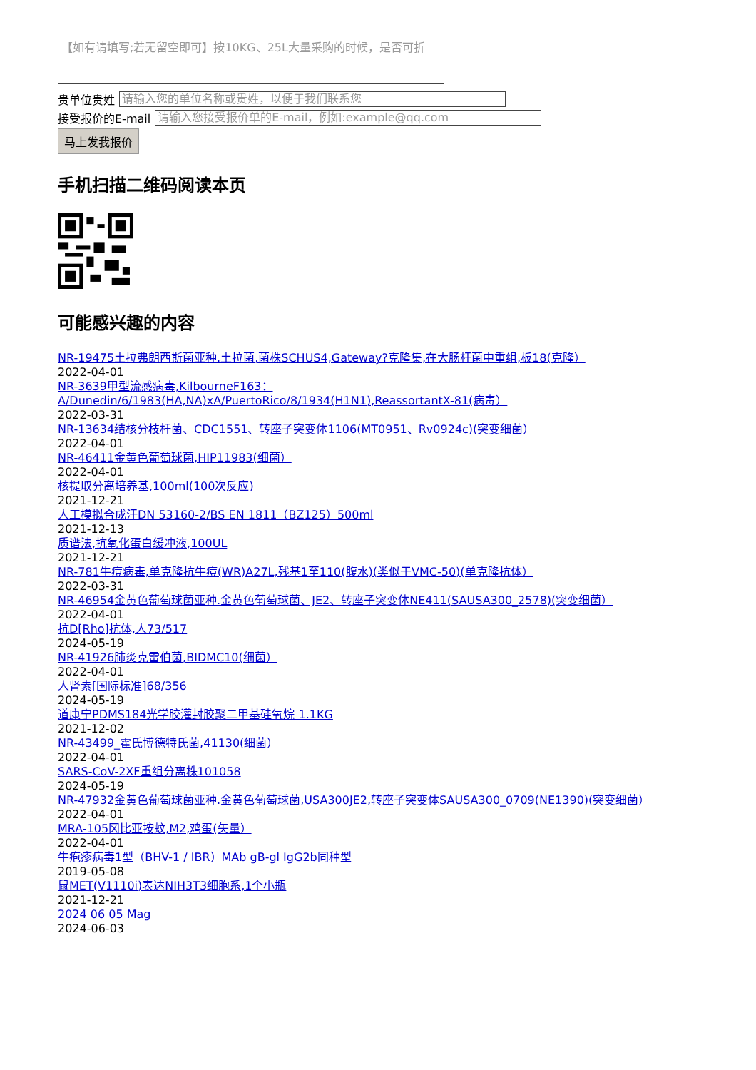【如有请填写;若无留空即可】按10KG、25L大量采购的时候，是否可折
贵单位贵姓
请输入您的单位名称或贵姓，以便于我们联系您
接受报价的E-mail
请输入您接受报价单的E-mail，例如:example@qq.com
马上发我报价
手机扫描二维码阅读本页
可能感兴趣的内容
NR-19475土拉弗朗西斯菌亚种.土拉菌,菌株SCHUS4,Gateway?克隆集,在大肠杆菌中重组,板18(克隆）
2022-04-01
NR-3639甲型流感病毒,KilbourneF163：
A/Dunedin/6/1983(HA,NA)xA/PuertoRico/8/1934(H1N1),ReassortantX-81(病毒）
2022-03-31
NR-13634结核分枝杆菌、CDC1551、转座子突变体1106(MT0951、Rv0924c)(突变细菌）
2022-04-01
NR-46411金黄色葡萄球菌,HIP11983(细菌）
2022-04-01
核提取分离培养基,100ml(100次反应)
2021-12-21
人工模拟合成汗DN 53160-2/BS EN 1811（BZ125）500ml
2021-12-13
质谱法,抗氧化蛋白缓冲液,100UL
2021-12-21
NR-781牛痘病毒,单克隆抗牛痘(WR)A27L,残基1至110(腹水)(类似于VMC-50)(单克隆抗体）
2022-03-31
NR-46954金黄色葡萄球菌亚种.金黄色葡萄球菌、JE2、转座子突变体NE411(SAUSA300_2578)(突变细菌）
2022-04-01
抗D[Rho]抗体,人73/517
2024-05-19
NR-41926肺炎克雷伯菌,BIDMC10(细菌）
2022-04-01
人肾素[国际标准]68/356
2024-05-19
道康宁PDMS184光学胶灌封胶聚二甲基硅氧烷 1.1KG
2021-12-02
NR-43499_霍氏博德特氏菌,41130(细菌）
2022-04-01
SARS-CoV-2XF重组分离株101058
2024-05-19
NR-47932金黄色葡萄球菌亚种.金黄色葡萄球菌,USA300JE2,转座子突变体SAUSA300_0709(NE1390)(突变细菌）
2022-04-01
MRA-105冈比亚按蚊,M2,鸡蛋(矢量）
2022-04-01
牛疱疹病毒1型（BHV-1 / IBR）MAb gB-gl IgG2b同种型
2019-05-08
鼠MET(V1110i)表达NIH3T3细胞系,1个小瓶
2021-12-21
2024 06 05 Mag
2024-06-03